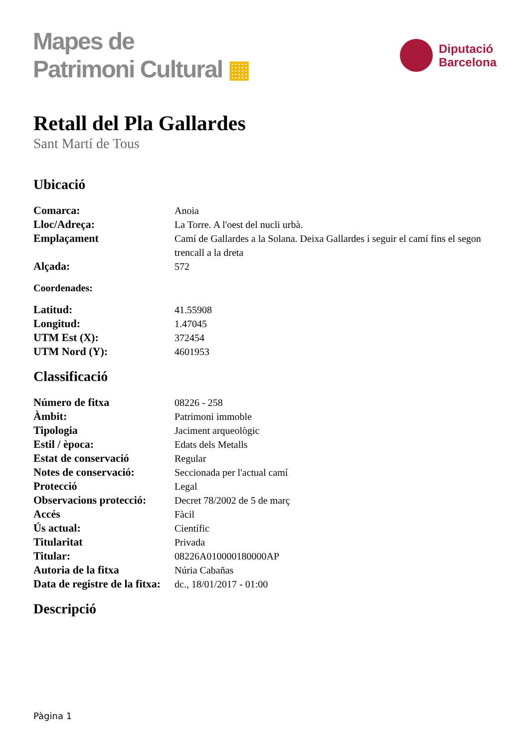Mapes de
Patrimoni Cultural ▦
Diputació
Barcelona
Retall del Pla Gallardes
Sant Martí de Tous
Ubicació
| Comarca: | Anoia |
| Lloc/Adreça: | La Torre. A l'oest del nucli urbà. |
| Emplaçament | Camí de Gallardes a la Solana. Deixa Gallardes i seguir el camí fins el segon trencall a la dreta |
| Alçada: | 572 |
Coordenades:
| Latitud: | 41.55908 |
| Longitud: | 1.47045 |
| UTM Est (X): | 372454 |
| UTM Nord (Y): | 4601953 |
Classificació
| Número de fitxa | 08226 - 258 |
| Àmbit: | Patrimoni immoble |
| Tipologia | Jaciment arqueològic |
| Estil / època: | Edats dels Metalls |
| Estat de conservació | Regular |
| Notes de conservació: | Seccionada per l'actual camí |
| Protecció | Legal |
| Observacions protecció: | Decret 78/2002 de 5 de març |
| Accés | Fàcil |
| Ús actual: | Científic |
| Titularitat | Privada |
| Titular: | 08226A010000180000AP |
| Autoria de la fitxa | Núria Cabañas |
| Data de registre de la fitxa: | dc., 18/01/2017 - 01:00 |
Descripció
Pàgina 1